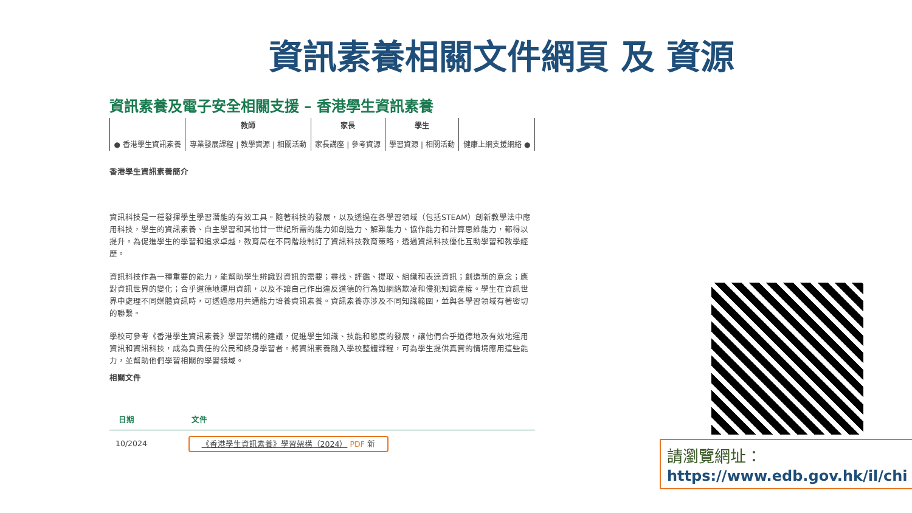資訊素養相關文件網頁 及 資源
資訊素養及電子安全相關支援 – 香港學生資訊素養
| ● 香港學生資訊素養 | 教師 專業發展課程 / 教學資源 / 相關活動 | 家長 家長講座 / 參考資源 | 學生 學習資源 / 相關活動 | 健康上網支援網絡 ● |
香港學生資訊素養簡介
資訊科技是一種發揮學生學習潛能的有效工具。隨著科技的發展，以及透過在各學習領域（包括STEAM）創新教學法中應用科技，學生的資訊素養、自主學習和其他廿一世紀所需的能力如創造力、解難能力、協作能力和計算思維能力，都得以提升。為促進學生的學習和追求卓越，教育局在不同階段制訂了資訊科技教育策略，透過資訊科技優化互動學習和教學經歷。
資訊科技作為一種重要的能力，能幫助學生辨識對資訊的需要；尋找、評鑑、提取、組織和表達資訊；創造新的意念；應對資訊世界的變化；合乎道德地運用資訊，以及不讓自己作出違反道德的行為如網絡欺凌和侵犯知識產權。學生在資訊世界中處理不同媒體資訊時，可透過應用共通能力培養資訊素養。資訊素養亦涉及不同知識範圍，並與各學習領域有著密切的聯繫。
學校可參考《香港學生資訊素養》學習架構的建議，促進學生知識、技能和態度的發展，讓他們合乎道德地及有效地運用資訊和資訊科技，成為負責任的公民和終身學習者。將資訊素養融入學校整體課程，可為學生提供真實的情境應用這些能力，並幫助他們學習相關的學習領域。
相關文件
| 日期 | 文件 |
| --- | --- |
| 10/2024 | 《香港學生資訊素養》學習架構（2024） PDF 新 |
請瀏覽網址：
https://www.edb.gov.hk/il/chi